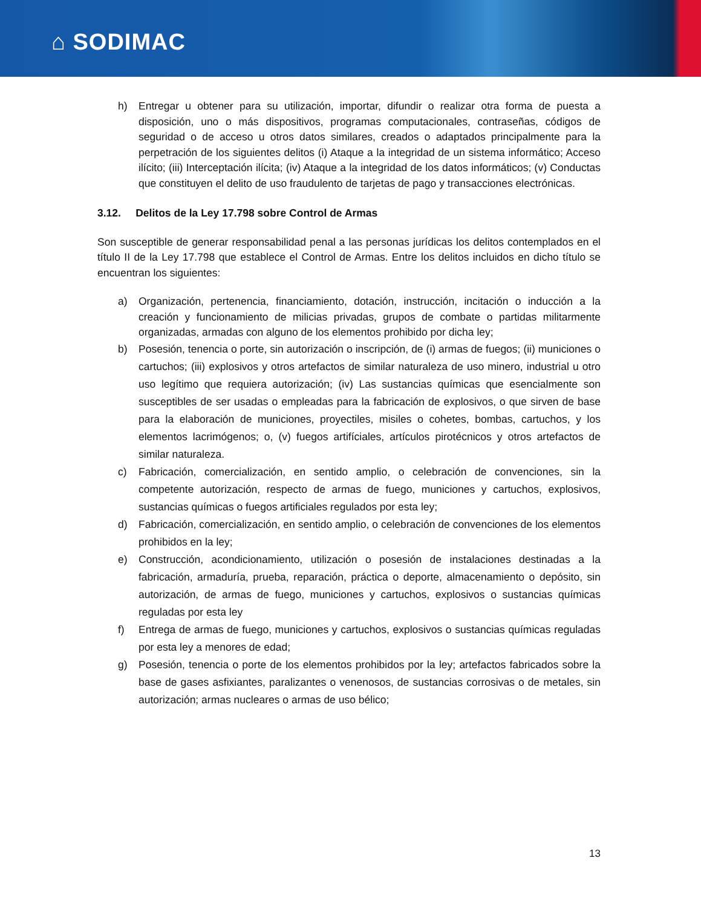⌂ SODIMAC
h) Entregar u obtener para su utilización, importar, difundir o realizar otra forma de puesta a disposición, uno o más dispositivos, programas computacionales, contraseñas, códigos de seguridad o de acceso u otros datos similares, creados o adaptados principalmente para la perpetración de los siguientes delitos (i) Ataque a la integridad de un sistema informático; Acceso ilícito; (iii) Interceptación ilícita; (iv) Ataque a la integridad de los datos informáticos; (v) Conductas que constituyen el delito de uso fraudulento de tarjetas de pago y transacciones electrónicas.
3.12. Delitos de la Ley 17.798 sobre Control de Armas
Son susceptible de generar responsabilidad penal a las personas jurídicas los delitos contemplados en el título II de la Ley 17.798 que establece el Control de Armas. Entre los delitos incluidos en dicho título se encuentran los siguientes:
a) Organización, pertenencia, financiamiento, dotación, instrucción, incitación o inducción a la creación y funcionamiento de milicias privadas, grupos de combate o partidas militarmente organizadas, armadas con alguno de los elementos prohibido por dicha ley;
b) Posesión, tenencia o porte, sin autorización o inscripción, de (i) armas de fuegos; (ii) municiones o cartuchos; (iii) explosivos y otros artefactos de similar naturaleza de uso minero, industrial u otro uso legítimo que requiera autorización; (iv) Las sustancias químicas que esencialmente son susceptibles de ser usadas o empleadas para la fabricación de explosivos, o que sirven de base para la elaboración de municiones, proyectiles, misiles o cohetes, bombas, cartuchos, y los elementos lacrimógenos; o, (v) fuegos artifíciales, artículos pirotécnicos y otros artefactos de similar naturaleza.
c) Fabricación, comercialización, en sentido amplio, o celebración de convenciones, sin la competente autorización, respecto de armas de fuego, municiones y cartuchos, explosivos, sustancias químicas o fuegos artificiales regulados por esta ley;
d) Fabricación, comercialización, en sentido amplio, o celebración de convenciones de los elementos prohibidos en la ley;
e) Construcción, acondicionamiento, utilización o posesión de instalaciones destinadas a la fabricación, armaduría, prueba, reparación, práctica o deporte, almacenamiento o depósito, sin autorización, de armas de fuego, municiones y cartuchos, explosivos o sustancias químicas reguladas por esta ley
f) Entrega de armas de fuego, municiones y cartuchos, explosivos o sustancias químicas reguladas por esta ley a menores de edad;
g) Posesión, tenencia o porte de los elementos prohibidos por la ley; artefactos fabricados sobre la base de gases asfixiantes, paralizantes o venenosos, de sustancias corrosivas o de metales, sin autorización; armas nucleares o armas de uso bélico;
13